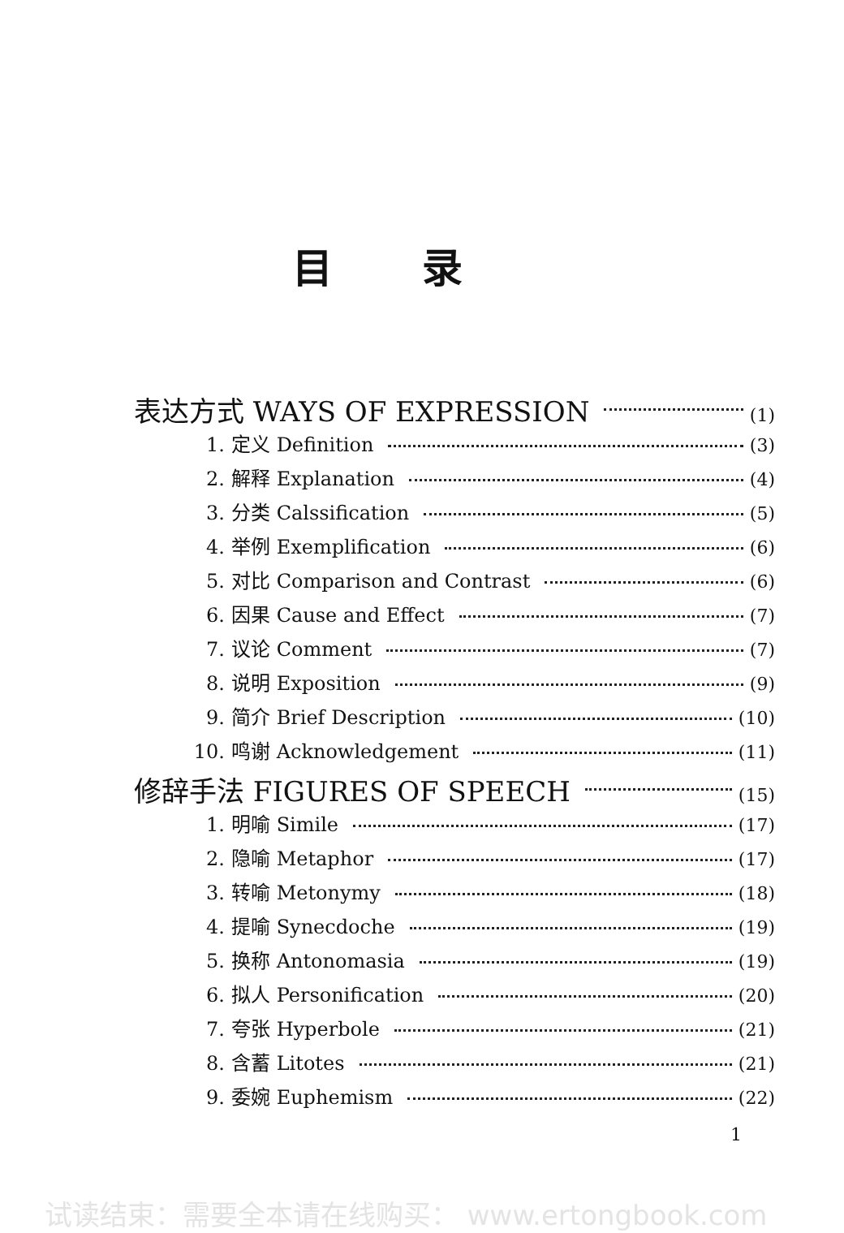目录
表达方式 WAYS OF EXPRESSION (1)
1. 定义 Definition (3)
2. 解释 Explanation (4)
3. 分类 Calssification (5)
4. 举例 Exemplification (6)
5. 对比 Comparison and Contrast (6)
6. 因果 Cause and Effect (7)
7. 议论 Comment (7)
8. 说明 Exposition (9)
9. 简介 Brief Description (10)
10. 鸣谢 Acknowledgement (11)
修辞手法 FIGURES OF SPEECH (15)
1. 明喻 Simile (17)
2. 隐喻 Metaphor (17)
3. 转喻 Metonymy (18)
4. 提喻 Synecdoche (19)
5. 换称 Antonomasia (19)
6. 拟人 Personification (20)
7. 夸张 Hyperbole (21)
8. 含蓄 Litotes (21)
9. 委婉 Euphemism (22)
1
试读结束：需要全本请在线购买： www.ertongbook.com